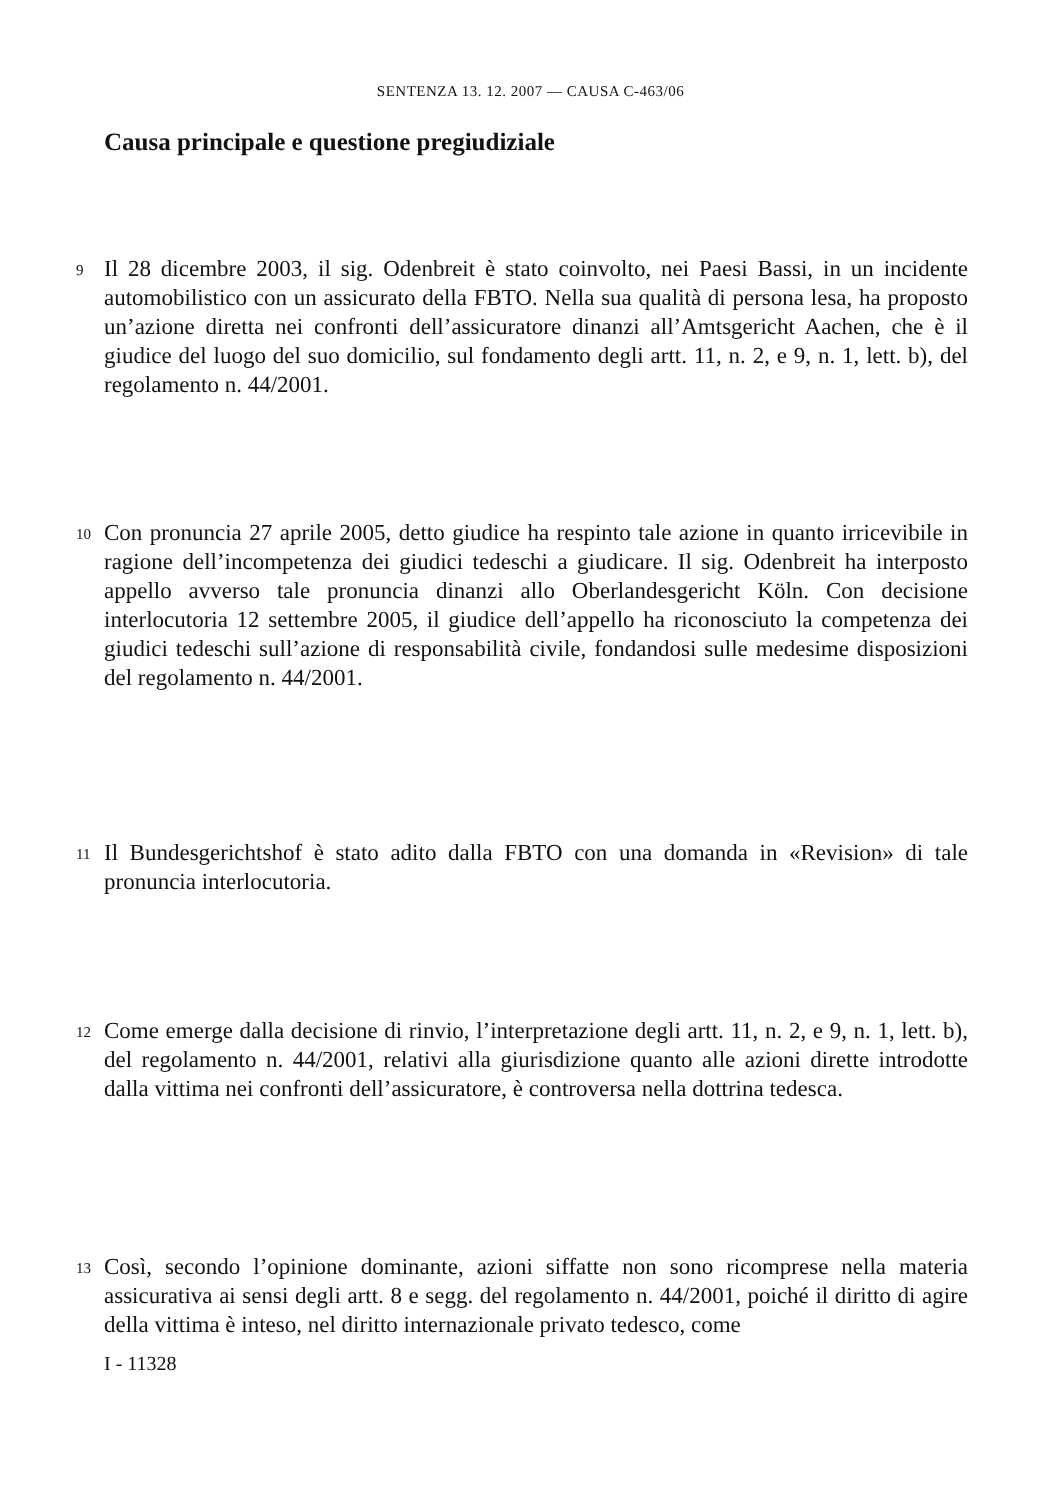SENTENZA 13. 12. 2007 — CAUSA C-463/06
Causa principale e questione pregiudiziale
9 Il 28 dicembre 2003, il sig. Odenbreit è stato coinvolto, nei Paesi Bassi, in un incidente automobilistico con un assicurato della FBTO. Nella sua qualità di persona lesa, ha proposto un’azione diretta nei confronti dell’assicuratore dinanzi all’Amtsgericht Aachen, che è il giudice del luogo del suo domicilio, sul fondamento degli artt. 11, n. 2, e 9, n. 1, lett. b), del regolamento n. 44/2001.
10 Con pronuncia 27 aprile 2005, detto giudice ha respinto tale azione in quanto irricevibile in ragione dell’incompetenza dei giudici tedeschi a giudicare. Il sig. Odenbreit ha interposto appello avverso tale pronuncia dinanzi allo Oberlandesgericht Köln. Con decisione interlocutoria 12 settembre 2005, il giudice dell’appello ha riconosciuto la competenza dei giudici tedeschi sull’azione di responsabilità civile, fondandosi sulle medesime disposizioni del regolamento n. 44/2001.
11 Il Bundesgerichtshof è stato adito dalla FBTO con una domanda in «Revision» di tale pronuncia interlocutoria.
12 Come emerge dalla decisione di rinvio, l’interpretazione degli artt. 11, n. 2, e 9, n. 1, lett. b), del regolamento n. 44/2001, relativi alla giurisdizione quanto alle azioni dirette introdotte dalla vittima nei confronti dell’assicuratore, è controversa nella dottrina tedesca.
13 Così, secondo l’opinione dominante, azioni siffatte non sono ricomprese nella materia assicurativa ai sensi degli artt. 8 e segg. del regolamento n. 44/2001, poiché il diritto di agire della vittima è inteso, nel diritto internazionale privato tedesco, come
I - 11328